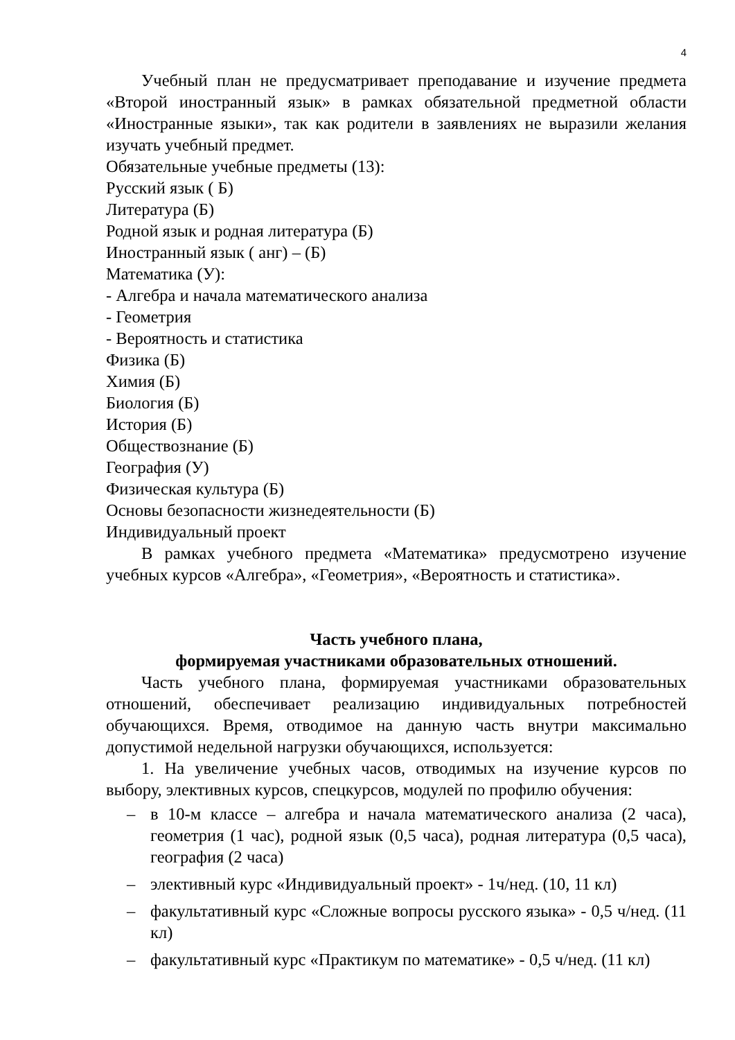4
Учебный план не предусматривает преподавание и изучение предмета «Второй иностранный язык» в рамках обязательной предметной области «Иностранные языки», так как родители в заявлениях не выразили желания изучать учебный предмет.
Обязательные учебные предметы (13):
Русский язык ( Б)
Литература (Б)
Родной язык и родная литература (Б)
Иностранный язык ( анг) – (Б)
Математика (У):
- Алгебра и начала математического анализа
- Геометрия
- Вероятность и статистика
Физика (Б)
Химия (Б)
Биология (Б)
История (Б)
Обществознание (Б)
География (У)
Физическая культура (Б)
Основы безопасности жизнедеятельности (Б)
Индивидуальный проект
В рамках учебного предмета «Математика» предусмотрено изучение учебных курсов «Алгебра», «Геометрия», «Вероятность и статистика».
Часть учебного плана,
формируемая участниками образовательных отношений.
Часть учебного плана, формируемая участниками образовательных отношений, обеспечивает реализацию индивидуальных потребностей обучающихся. Время, отводимое на данную часть внутри максимально допустимой недельной нагрузки обучающихся, используется:
1. На увеличение учебных часов, отводимых на изучение курсов по выбору, элективных курсов, спецкурсов, модулей по профилю обучения:
– в 10-м классе – алгебра и начала математического анализа (2 часа), геометрия (1 час), родной язык (0,5 часа), родная литература (0,5 часа), география (2 часа)
– элективный курс «Индивидуальный проект» - 1ч/нед. (10, 11 кл)
– факультативный курс «Сложные вопросы русского языка» - 0,5 ч/нед. (11 кл)
– факультативный курс «Практикум по математике» - 0,5 ч/нед. (11 кл)